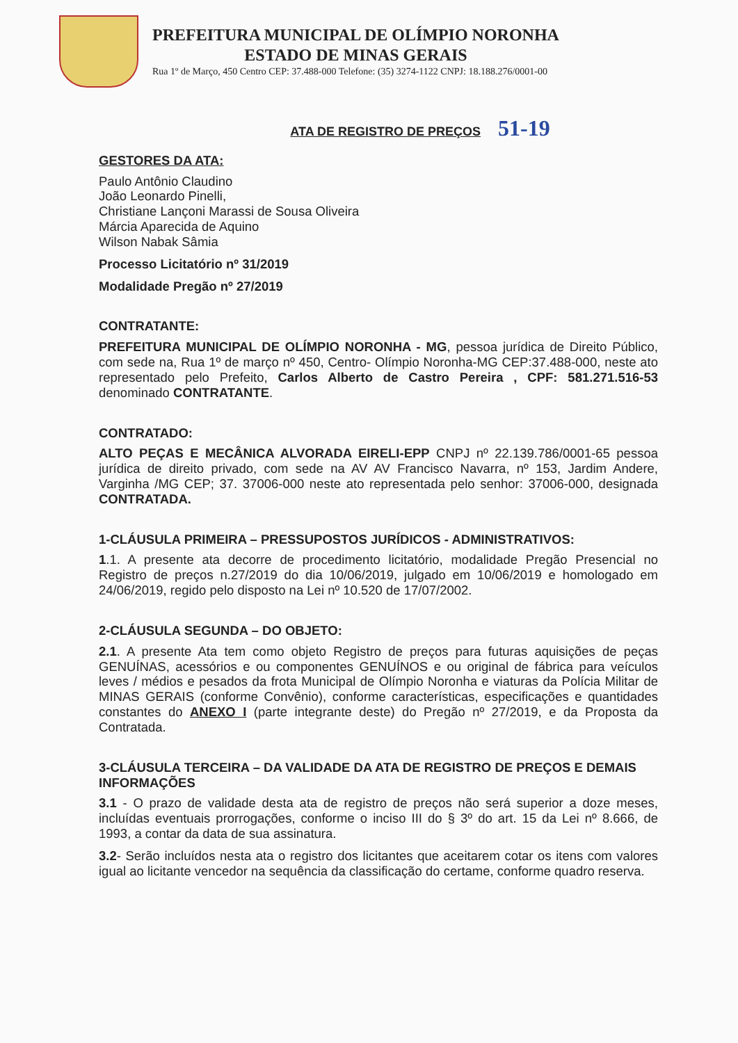PREFEITURA MUNICIPAL DE OLÍMPIO NORONHA
ESTADO DE MINAS GERAIS
Rua 1º de Março, 450 Centro CEP: 37.488-000 Telefone: (35) 3274-1122 CNPJ: 18.188.276/0001-00
ATA DE REGISTRO DE PREÇOS 51-19
GESTORES DA ATA:
Paulo Antônio Claudino
João Leonardo Pinelli,
Christiane Lançoni Marassi de Sousa Oliveira
Márcia Aparecida de Aquino
Wilson Nabak Sâmia
Processo Licitatório nº 31/2019
Modalidade Pregão nº 27/2019
CONTRATANTE:
PREFEITURA MUNICIPAL DE OLÍMPIO NORONHA - MG, pessoa jurídica de Direito Público, com sede na, Rua 1º de março nº 450, Centro- Olímpio Noronha-MG CEP:37.488-000, neste ato representado pelo Prefeito, Carlos Alberto de Castro Pereira , CPF: 581.271.516-53 denominado CONTRATANTE.
CONTRATADO:
ALTO PEÇAS E MECÂNICA ALVORADA EIRELI-EPP CNPJ nº 22.139.786/0001-65 pessoa jurídica de direito privado, com sede na AV AV Francisco Navarra, nº 153, Jardim Andere, Varginha /MG CEP; 37. 37006-000 neste ato representada pelo senhor: 37006-000, designada CONTRATADA.
1-CLÁUSULA PRIMEIRA – PRESSUPOSTOS JURÍDICOS - ADMINISTRATIVOS:
1.1. A presente ata decorre de procedimento licitatório, modalidade Pregão Presencial no Registro de preços n.27/2019 do dia 10/06/2019, julgado em 10/06/2019 e homologado em 24/06/2019, regido pelo disposto na Lei nº 10.520 de 17/07/2002.
2-CLÁUSULA SEGUNDA – DO OBJETO:
2.1. A presente Ata tem como objeto Registro de preços para futuras aquisições de peças GENUÍNAS, acessórios e ou componentes GENUÍNOS e ou original de fábrica para veículos leves / médios e pesados da frota Municipal de Olímpio Noronha e viaturas da Polícia Militar de MINAS GERAIS (conforme Convênio), conforme características, especificações e quantidades constantes do ANEXO I (parte integrante deste) do Pregão nº 27/2019, e da Proposta da Contratada.
3-CLÁUSULA TERCEIRA – DA VALIDADE DA ATA DE REGISTRO DE PREÇOS E DEMAIS INFORMAÇÕES
3.1 - O prazo de validade desta ata de registro de preços não será superior a doze meses, incluídas eventuais prorrogações, conforme o inciso III do § 3º do art. 15 da Lei nº 8.666, de 1993, a contar da data de sua assinatura.
3.2- Serão incluídos nesta ata o registro dos licitantes que aceitarem cotar os itens com valores igual ao licitante vencedor na sequência da classificação do certame, conforme quadro reserva.